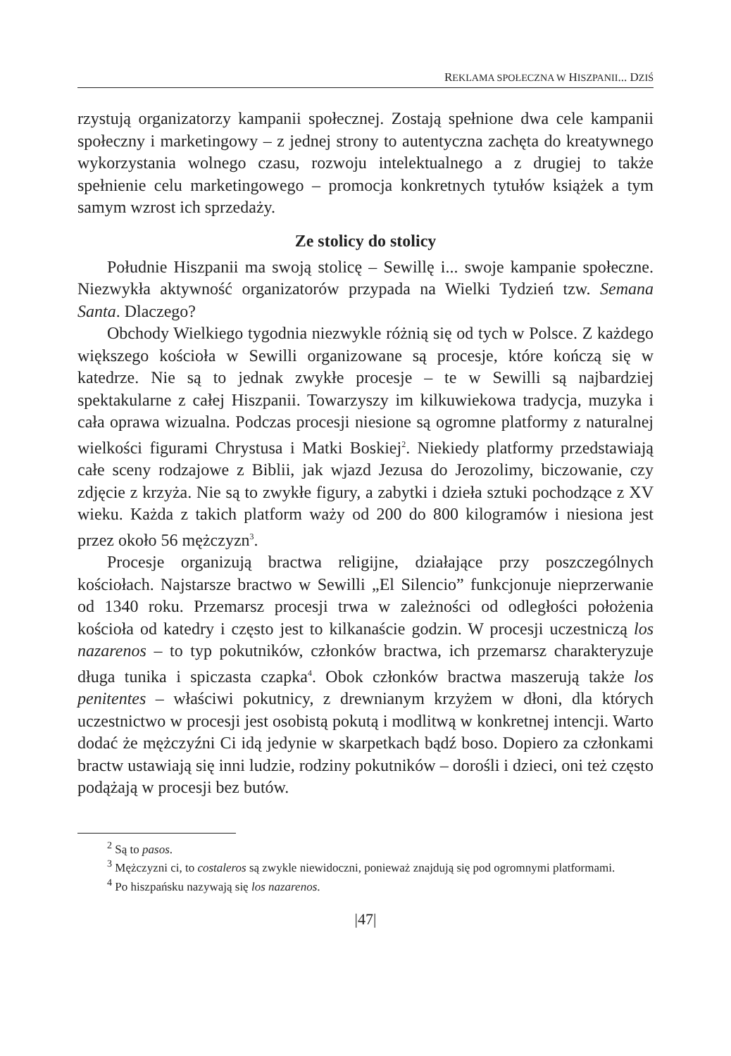REKLAMA SPOŁECZNA W HISZPANII... DZIŚ
rzystują organizatorzy kampanii społecznej. Zostają spełnione dwa cele kampanii społeczny i marketingowy – z jednej strony to autentyczna zachęta do kreatywnego wykorzystania wolnego czasu, rozwoju intelektualnego a z drugiej to także spełnienie celu marketingowego – promocja konkretnych tytułów książek a tym samym wzrost ich sprzedaży.
Ze stolicy do stolicy
Południe Hiszpanii ma swoją stolicę – Sewillę i... swoje kampanie społeczne. Niezwykła aktywność organizatorów przypada na Wielki Tydzień tzw. Semana Santa. Dlaczego?
Obchody Wielkiego tygodnia niezwykle różnią się od tych w Polsce. Z każdego większego kościoła w Sewilli organizowane są procesje, które kończą się w katedrze. Nie są to jednak zwykłe procesje – te w Sewilli są najbardziej spektakularne z całej Hiszpanii. Towarzyszy im kilkuwiekowa tradycja, muzyka i cała oprawa wizualna. Podczas procesji niesione są ogromne platformy z naturalnej wielkości figurami Chrystusa i Matki Boskiej<sup>2</sup>. Niekiedy platformy przedstawiają całe sceny rodzajowe z Biblii, jak wjazd Jezusa do Jerozolimy, biczowanie, czy zdjęcie z krzyża. Nie są to zwykłe figury, a zabytki i dzieła sztuki pochodzące z XV wieku. Każda z takich platform waży od 200 do 800 kilogramów i niesiona jest przez około 56 mężczyzn<sup>3</sup>.
Procesje organizują bractwa religijne, działające przy poszczególnych kościołach. Najstarsze bractwo w Sewilli „El Silencio” funkcjonuje nieprzerwanie od 1340 roku. Przemarsz procesji trwa w zależności od odległości położenia kościoła od katedry i często jest to kilkanaście godzin. W procesji uczestniczą los nazarenos – to typ pokutników, członków bractwa, ich przemarsz charakteryzuje długa tunika i spiczasta czapka<sup>4</sup>. Obok członków bractwa maszerują także los penitentes – właściwi pokutnicy, z drewnianym krzyżem w dłoni, dla których uczestnictwo w procesji jest osobistą pokutą i modlitwą w konkretnej intencji. Warto dodać że mężczyźni Ci idą jedynie w skarpetkach bądź boso. Dopiero za członkami bractw ustawiają się inni ludzie, rodziny pokutników – dorośli i dzieci, oni też często podążają w procesji bez butów.
<sup>2</sup> Są to pasos.
<sup>3</sup> Mężczyzni ci, to costaleros są zwykle niewidoczni, ponieważ znajdują się pod ogromnymi platformami.
<sup>4</sup> Po hiszpańsku nazywają się los nazarenos.
|47|